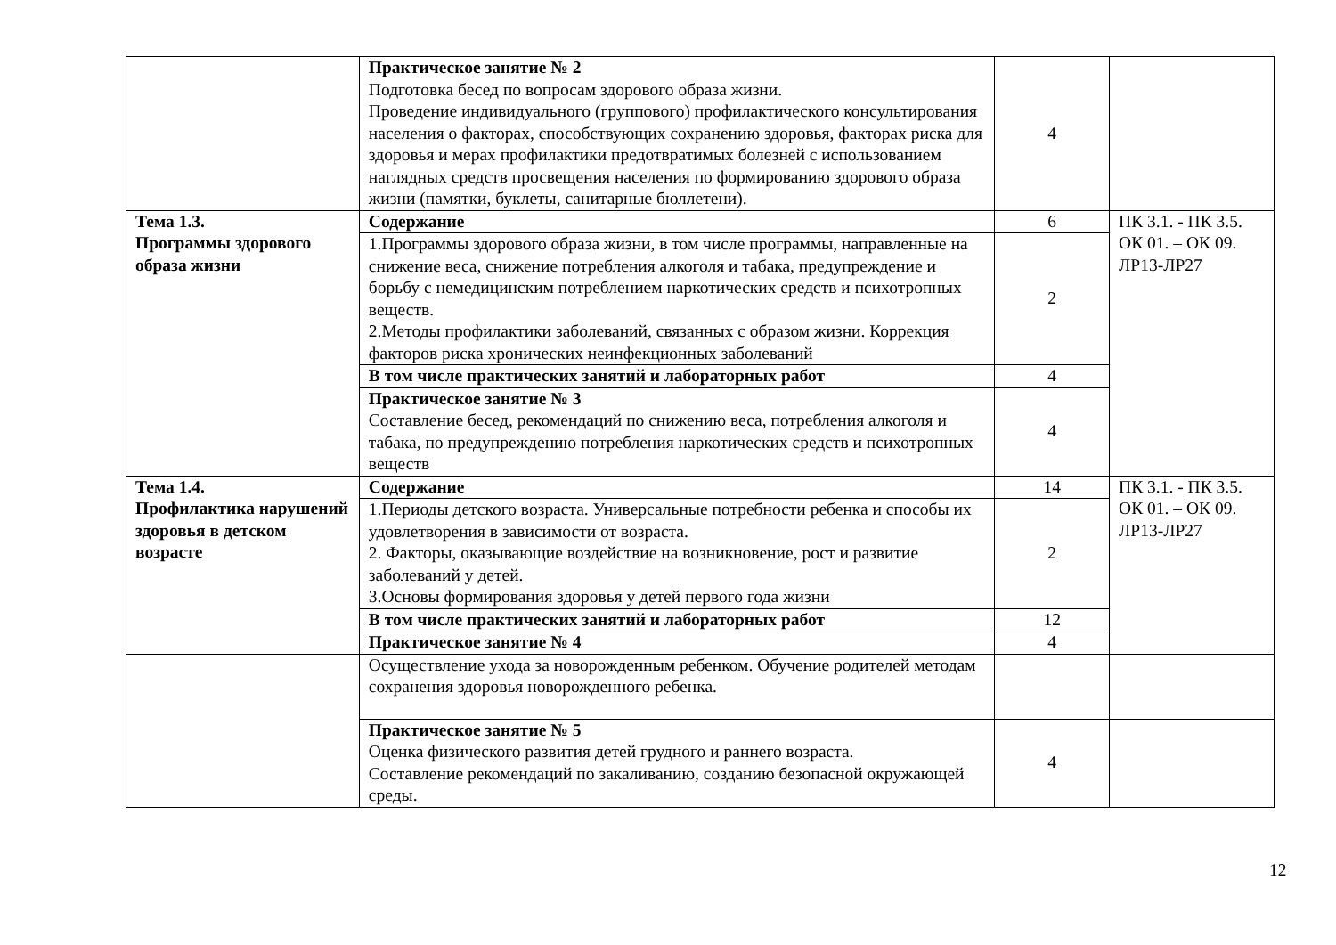| | Практическое занятие № 2 Подготовка бесед по вопросам здорового образа жизни. Проведение индивидуального (группового) профилактического консультирования населения о факторах, способствующих сохранению здоровья, факторах риска для здоровья и мерах профилактики предотвратимых болезней с использованием наглядных средств просвещения населения по формированию здорового образа жизни (памятки, буклеты, санитарные бюллетени). | 4 | |
| Тема 1.3. Программы здорового образа жизни | Содержание | 6 | ПК 3.1. - ПК 3.5. ОК 01. – ОК 09. ЛР13-ЛР27 |
| | 1.Программы здорового образа жизни, в том числе программы, направленные на снижение веса, снижение потребления алкоголя и табака, предупреждение и борьбу с немедицинским потреблением наркотических средств и психотропных веществ. 2.Методы профилактики заболеваний, связанных с образом жизни. Коррекция факторов риска хронических неинфекционных заболеваний | 2 | |
| | В том числе практических занятий и лабораторных работ | 4 | |
| | Практическое занятие № 3 Составление бесед, рекомендаций по снижению веса, потребления алкоголя и табака, по предупреждению потребления наркотических средств и психотропных веществ | 4 | |
| Тема 1.4. Профилактика нарушений здоровья в детском возрасте | Содержание | 14 | ПК 3.1. - ПК 3.5. ОК 01. – ОК 09. ЛР13-ЛР27 |
| | 1.Периоды детского возраста. Универсальные потребности ребенка и способы их удовлетворения в зависимости от возраста. 2. Факторы, оказывающие воздействие на возникновение, рост и развитие заболеваний у детей. 3.Основы формирования здоровья у детей первого года жизни | 2 | |
| | В том числе практических занятий и лабораторных работ | 12 | |
| | Практическое занятие № 4 | 4 | |
| | Осуществление ухода за новорожденным ребенком. Обучение родителей методам сохранения здоровья новорожденного ребенка. | | |
| | Практическое занятие № 5 Оценка физического развития детей грудного и раннего возраста. Составление рекомендаций по закаливанию, созданию безопасной окружающей среды. | 4 | |
12